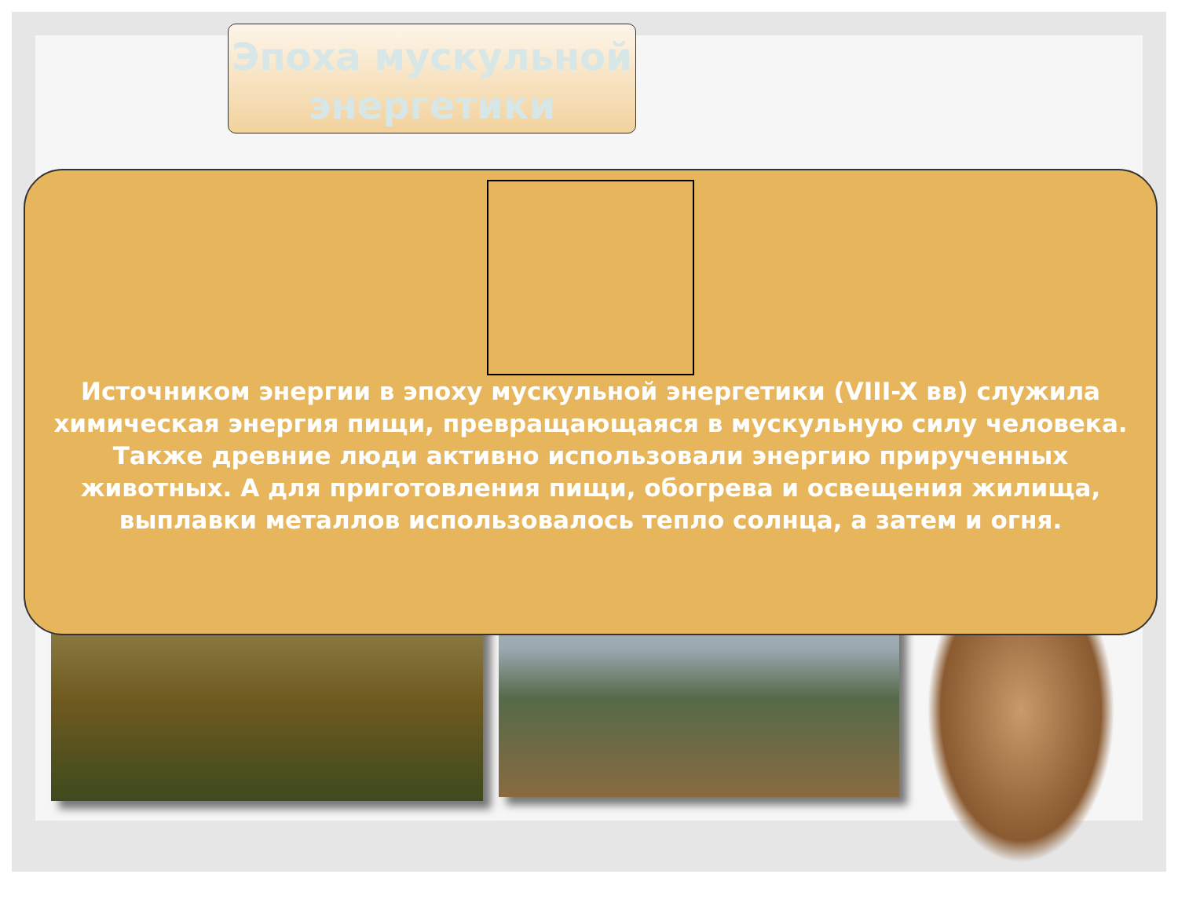Эпоха мускульной энергетики
Источником энергии в эпоху мускульной энергетики (VIII-X вв) служила химическая энергия пищи, превращающаяся в мускульную силу человека. Также древние люди активно использовали энергию прирученных животных. А для приготовления пищи, обогрева и освещения жилища, выплавки металлов использовалось тепло солнца, а затем и огня.